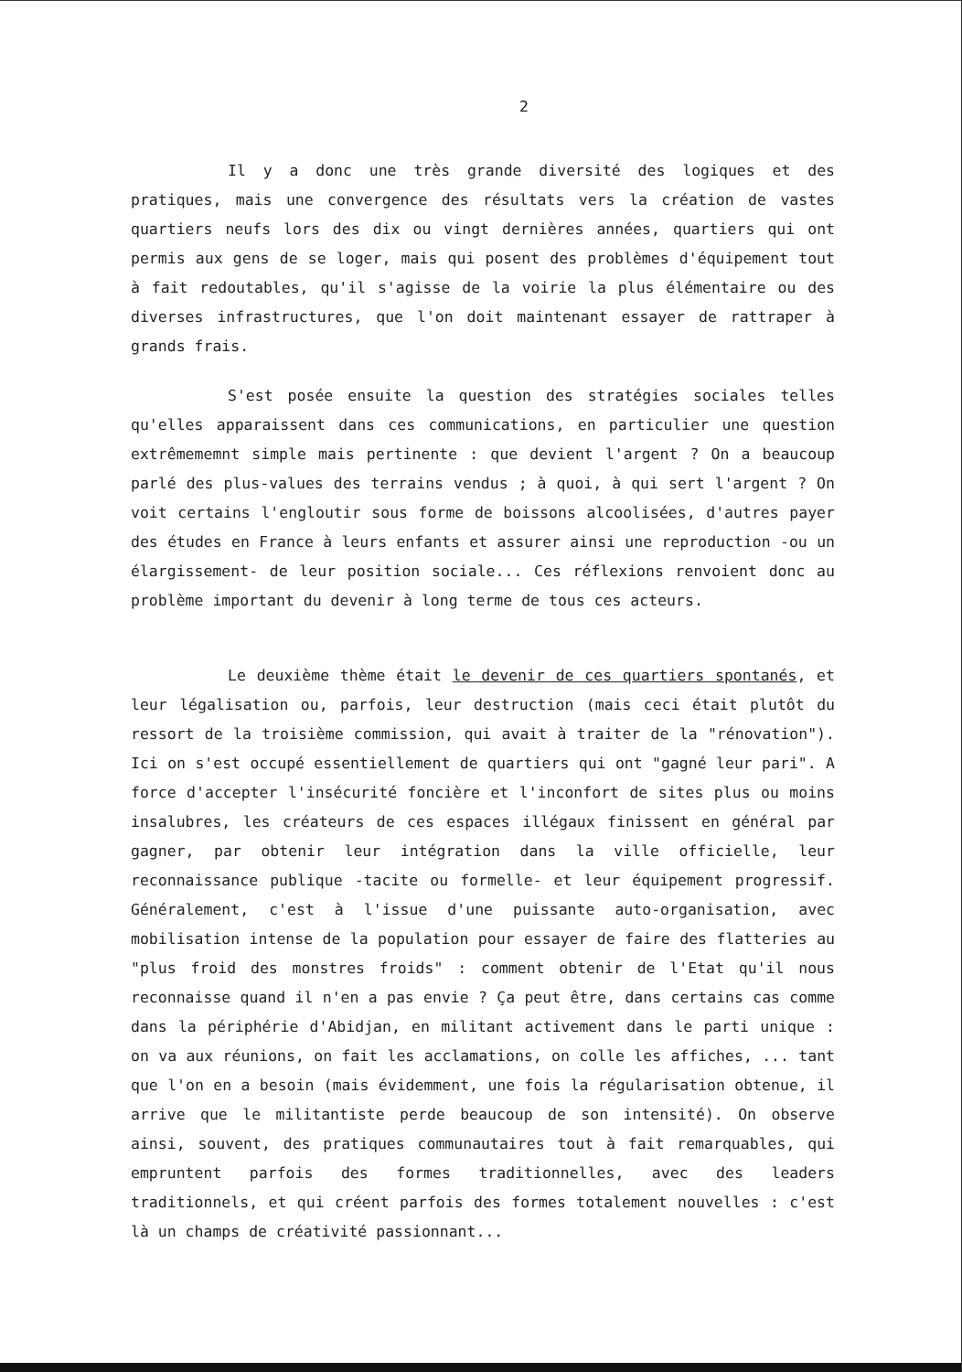2
Il y a donc une très grande diversité des logiques et des pratiques, mais une convergence des résultats vers la création de vastes quartiers neufs lors des dix ou vingt dernières années, quartiers qui ont permis aux gens de se loger, mais qui posent des problèmes d'équipement tout à fait redoutables, qu'il s'agisse de la voirie la plus élémentaire ou des diverses infrastructures, que l'on doit maintenant essayer de rattraper à grands frais.
S'est posée ensuite la question des stratégies sociales telles qu'elles apparaissent dans ces communications, en particulier une question extrêmememnt simple mais pertinente : que devient l'argent ? On a beaucoup parlé des plus-values des terrains vendus ; à quoi, à qui sert l'argent ? On voit certains l'engloutir sous forme de boissons alcoolisées, d'autres payer des études en France à leurs enfants et assurer ainsi une reproduction -ou un élargissement- de leur position sociale... Ces réflexions renvoient donc au problème important du devenir à long terme de tous ces acteurs.
Le deuxième thème était le devenir de ces quartiers spontanés, et leur légalisation ou, parfois, leur destruction (mais ceci était plutôt du ressort de la troisième commission, qui avait à traiter de la "rénovation"). Ici on s'est occupé essentiellement de quartiers qui ont "gagné leur pari". A force d'accepter l'insécurité foncière et l'inconfort de sites plus ou moins insalubres, les créateurs de ces espaces illégaux finissent en général par gagner, par obtenir leur intégration dans la ville officielle, leur reconnaissance publique -tacite ou formelle- et leur équipement progressif. Généralement, c'est à l'issue d'une puissante auto-organisation, avec mobilisation intense de la population pour essayer de faire des flatteries au "plus froid des monstres froids" : comment obtenir de l'Etat qu'il nous reconnaisse quand il n'en a pas envie ? Ça peut être, dans certains cas comme dans la périphérie d'Abidjan, en militant activement dans le parti unique : on va aux réunions, on fait les acclamations, on colle les affiches, ... tant que l'on en a besoin (mais évidemment, une fois la régularisation obtenue, il arrive que le militantiste perde beaucoup de son intensité). On observe ainsi, souvent, des pratiques communautaires tout à fait remarquables, qui empruntent parfois des formes traditionnelles, avec des leaders traditionnels, et qui créent parfois des formes totalement nouvelles : c'est là un champs de créativité passionnant...